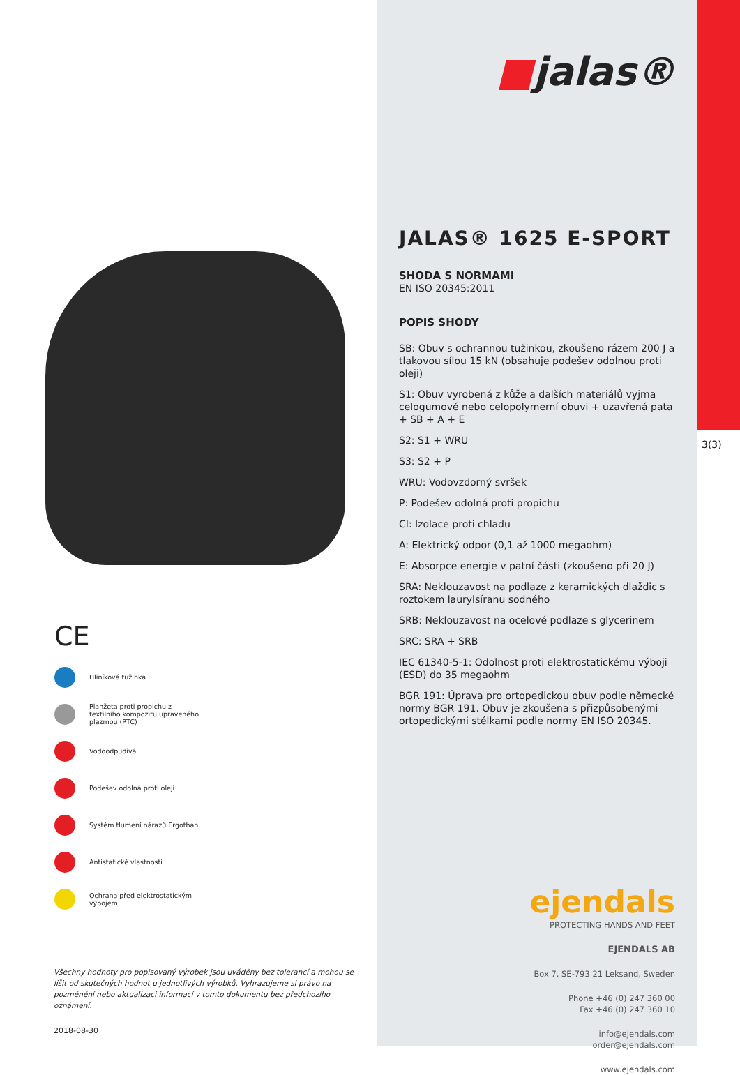CE
Hliníková tužinka
Planžeta proti propichu z
textilního kompozitu upraveného
plazmou (PTC)
Vodoodpudivá
Podešev odolná proti oleji
Systém tlumení nárazů Ergothan
Antistatické vlastnosti
Ochrana před elektrostatickým
výbojem
Všechny hodnoty pro popisovaný výrobek jsou uváděny bez tolerancí a mohou se lišit od skutečných hodnot u jednotlivých výrobků. Vyhrazujeme si právo na pozměnění nebo aktualizaci informací v tomto dokumentu bez předchozího oznámení.
2018-08-30
■jalas®
JALAS® 1625 E-SPORT
SHODA S NORMAMI
EN ISO 20345:2011
POPIS SHODY
SB: Obuv s ochrannou tužinkou, zkoušeno rázem 200 J a tlakovou sílou 15 kN (obsahuje podešev odolnou proti oleji)
S1: Obuv vyrobená z kůže a dalších materiálů vyjma celogumové nebo celopolymerní obuvi + uzavřená pata + SB + A + E
S2: S1 + WRU
S3: S2 + P
WRU: Vodovzdorný svršek
P: Podešev odolná proti propichu
CI: Izolace proti chladu
A: Elektrický odpor (0,1 až 1000 megaohm)
E: Absorpce energie v patní části (zkoušeno při 20 J)
SRA: Neklouzavost na podlaze z keramických dlaždic s roztokem laurylsíranu sodného
SRB: Neklouzavost na ocelové podlaze s glycerinem
SRC: SRA + SRB
IEC 61340-5-1: Odolnost proti elektrostatickému výboji (ESD) do 35 megaohm
BGR 191: Úprava pro ortopedickou obuv podle německé normy BGR 191. Obuv je zkoušena s přizpůsobenými ortopedickými stélkami podle normy EN ISO 20345.
ejendals
PROTECTING HANDS AND FEET
EJENDALS AB
Box 7, SE-793 21 Leksand, Sweden
Phone +46 (0) 247 360 00
Fax +46 (0) 247 360 10
info@ejendals.com
order@ejendals.com
www.ejendals.com
3(3)